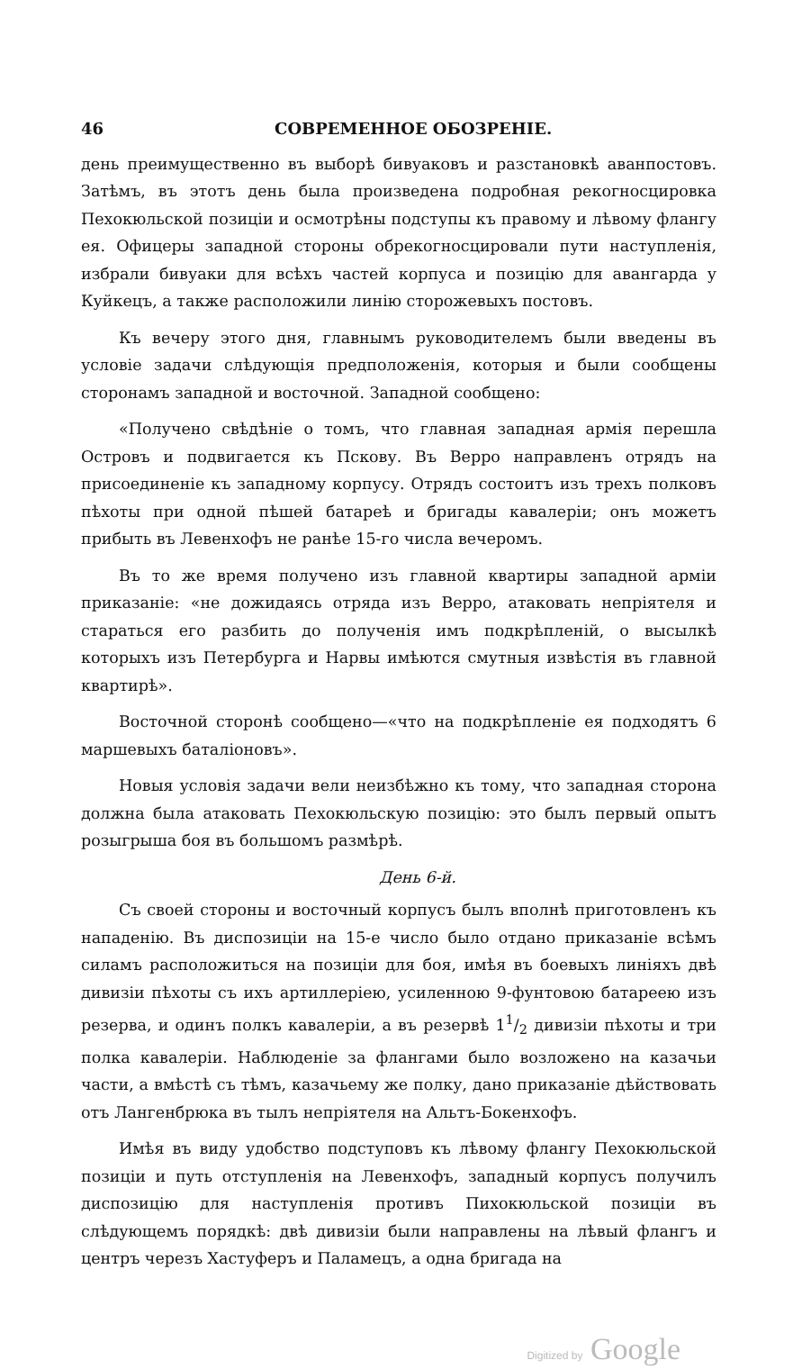46 СОВРЕМЕННОЕ ОБОЗРЕНІЕ.
день преимущественно въ выборѣ бивуаковъ и разстановкѣ аванпостовъ. Затѣмъ, въ этотъ день была произведена подробная рекогносцировка Пехокюльской позиціи и осмотрѣны подступы къ правому и лѣвому флангу ея. Офицеры западной стороны обрекогносцировали пути наступленія, избрали бивуаки для всѣхъ частей корпуса и позицію для авангарда у Куйкецъ, а также расположили линію сторожевыхъ постовъ.
Къ вечеру этого дня, главнымъ руководителемъ были введены въ условіе задачи слѣдующія предположенія, которыя и были сообщены сторонамъ западной и восточной. Западной сообщено:
«Получено свѣдѣніе о томъ, что главная западная армія перешла Островъ и подвигается къ Пскову. Въ Верро направленъ отрядъ на присоединеніе къ западному корпусу. Отрядъ состоитъ изъ трехъ полковъ пѣхоты при одной пѣшей батареѣ и бригады кавалеріи; онъ можетъ прибыть въ Левенхофъ не ранѣе 15-го числа вечеромъ.
Въ то же время получено изъ главной квартиры западной арміи приказаніе: «не дожидаясь отряда изъ Верро, атаковать непріятеля и стараться его разбить до полученія имъ подкрѣпленій, о высылкѣ которыхъ изъ Петербурга и Нарвы имѣются смутныя извѣстія въ главной квартирѣ».
Восточной сторонѣ сообщено—«что на подкрѣпленіе ея подходятъ 6 маршевыхъ баталіоновъ».
Новыя условія задачи вели неизбѣжно къ тому, что западная сторона должна была атаковать Пехокюльскую позицію: это былъ первый опытъ розыгрыша боя въ большомъ размѣрѣ.
День 6-й.
Съ своей стороны и восточный корпусъ былъ вполнѣ приготовленъ къ нападенію. Въ диспозиціи на 15-е число было отдано приказаніе всѣмъ силамъ расположиться на позиціи для боя, имѣя въ боевыхъ линіяхъ двѣ дивизіи пѣхоты съ ихъ артиллеріею, усиленною 9-фунтовою батареею изъ резерва, и одинъ полкъ кавалеріи, а въ резервѣ 11/2 дивизіи пѣхоты и три полка кавалеріи. Наблюденіе за флангами было возложено на казачьи части, а вмѣстѣ съ тѣмъ, казачьему же полку, дано приказаніе дѣйствовать отъ Лангенбрюка въ тылъ непріятеля на Альтъ-Бокенхофъ.
Имѣя въ виду удобство подступовъ къ лѣвому флангу Пехокюльской позиціи и путь отступленія на Левенхофъ, западный корпусъ получилъ диспозицію для наступленія противъ Пихокюльской позиціи въ слѣдующемъ порядкѣ: двѣ дивизіи были направлены на лѣвый флангъ и центръ черезъ Хастуферъ и Паламецъ, а одна бригада на
Digitized by Google